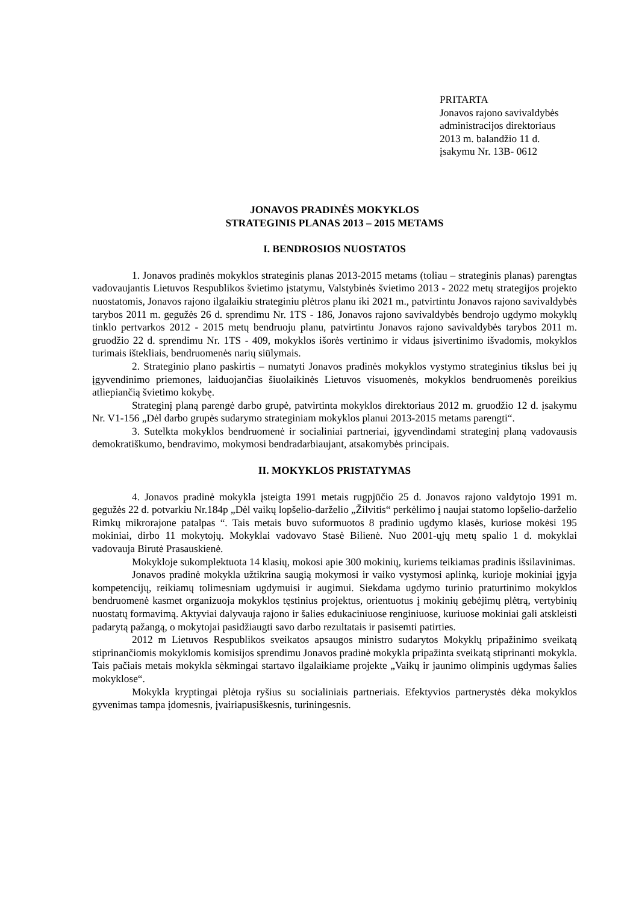PRITARTA
Jonavos rajono savivaldybės
administracijos direktoriaus
2013 m. balandžio 11 d.
įsakymu Nr. 13B- 0612
JONAVOS PRADINĖS MOKYKLOS
STRATEGINIS PLANAS 2013 – 2015 METAMS
I. BENDROSIOS NUOSTATOS
1. Jonavos pradinės mokyklos strateginis planas 2013-2015 metams (toliau – strateginis planas) parengtas vadovaujantis Lietuvos Respublikos švietimo įstatymu, Valstybinės švietimo 2013 - 2022 metų strategijos projekto nuostatomis, Jonavos rajono ilgalaikiu strateginiu plėtros planu iki 2021 m., patvirtintu Jonavos rajono savivaldybės tarybos 2011 m. gegužės 26 d. sprendimu Nr. 1TS - 186, Jonavos rajono savivaldybės bendrojo ugdymo mokyklų tinklo pertvarkos 2012 - 2015 metų bendruoju planu, patvirtintu Jonavos rajono savivaldybės tarybos 2011 m. gruodžio 22 d. sprendimu Nr. 1TS - 409, mokyklos išorės vertinimo ir vidaus įsivertinimo išvadomis, mokyklos turimais ištekliais, bendruomenės narių siūlymais.
2. Strateginio plano paskirtis – numatyti Jonavos pradinės mokyklos vystymo strateginius tikslus bei jų įgyvendinimo priemones, laiduojančias šiuolaikinės Lietuvos visuomenės, mokyklos bendruomenės poreikius atliepiančią švietimo kokybę.
Strateginį planą parengė darbo grupė, patvirtinta mokyklos direktoriaus 2012 m. gruodžio 12 d. įsakymu Nr. V1-156 „Dėl darbo grupės sudarymo strateginiam mokyklos planui 2013-2015 metams parengti“.
3. Sutelkta mokyklos bendruomenė ir socialiniai partneriai, įgyvendindami strateginį planą vadovausis demokratiškumo, bendravimo, mokymosi bendradarbiaujant, atsakomybės principais.
II. MOKYKLOS PRISTATYMAS
4. Jonavos pradinė mokykla įsteigta 1991 metais rugpjūčio 25 d. Jonavos rajono valdytojo 1991 m. gegužės 22 d. potvarkiu Nr.184p „Dėl vaikų lopšelio-darželio „Žilvitis“ perkėlimo į naujai statomo lopšelio-darželio Rimkų mikrorajone patalpas “. Tais metais buvo suformuotos 8 pradinio ugdymo klasės, kuriose mokėsi 195 mokiniai, dirbo 11 mokytojų. Mokyklai vadovavo Stasė Bilienė. Nuo 2001-ųjų metų spalio 1 d. mokyklai vadovauja Birutė Prasauskienė.
Mokykloje sukomplektuota 14 klasių, mokosi apie 300 mokinių, kuriems teikiamas pradinis išsilavinimas.
Jonavos pradinė mokykla užtikrina saugią mokymosi ir vaiko vystymosi aplinką, kurioje mokiniai įgyja kompetencijų, reikiamų tolimesniam ugdymuisi ir augimui. Siekdama ugdymo turinio praturtinimo mokyklos bendruomenė kasmet organizuoja mokyklos tęstinius projektus, orientuotus į mokinių gebėjimų plėtrą, vertybinių nuostatų formavimą. Aktyviai dalyvauja rajono ir šalies edukaciniuose renginiuose, kuriuose mokiniai gali atskleisti padarytą pažangą, o mokytojai pasidžiaugti savo darbo rezultatais ir pasisemti patirties.
2012 m Lietuvos Respublikos sveikatos apsaugos ministro sudarytos Mokyklų pripažinimo sveikatą stiprinančiomis mokyklomis komisijos sprendimu Jonavos pradinė mokykla pripažinta sveikatą stiprinanti mokykla. Tais pačiais metais mokykla sėkmingai startavo ilgalaikiame projekte „Vaikų ir jaunimo olimpinis ugdymas šalies mokyklose“.
Mokykla kryptingai plėtoja ryšius su socialiniais partneriais. Efektyvios partnerystės dėka mokyklos gyvenimas tampa įdomesnis, įvairiapusiškesnis, turiningesnis.